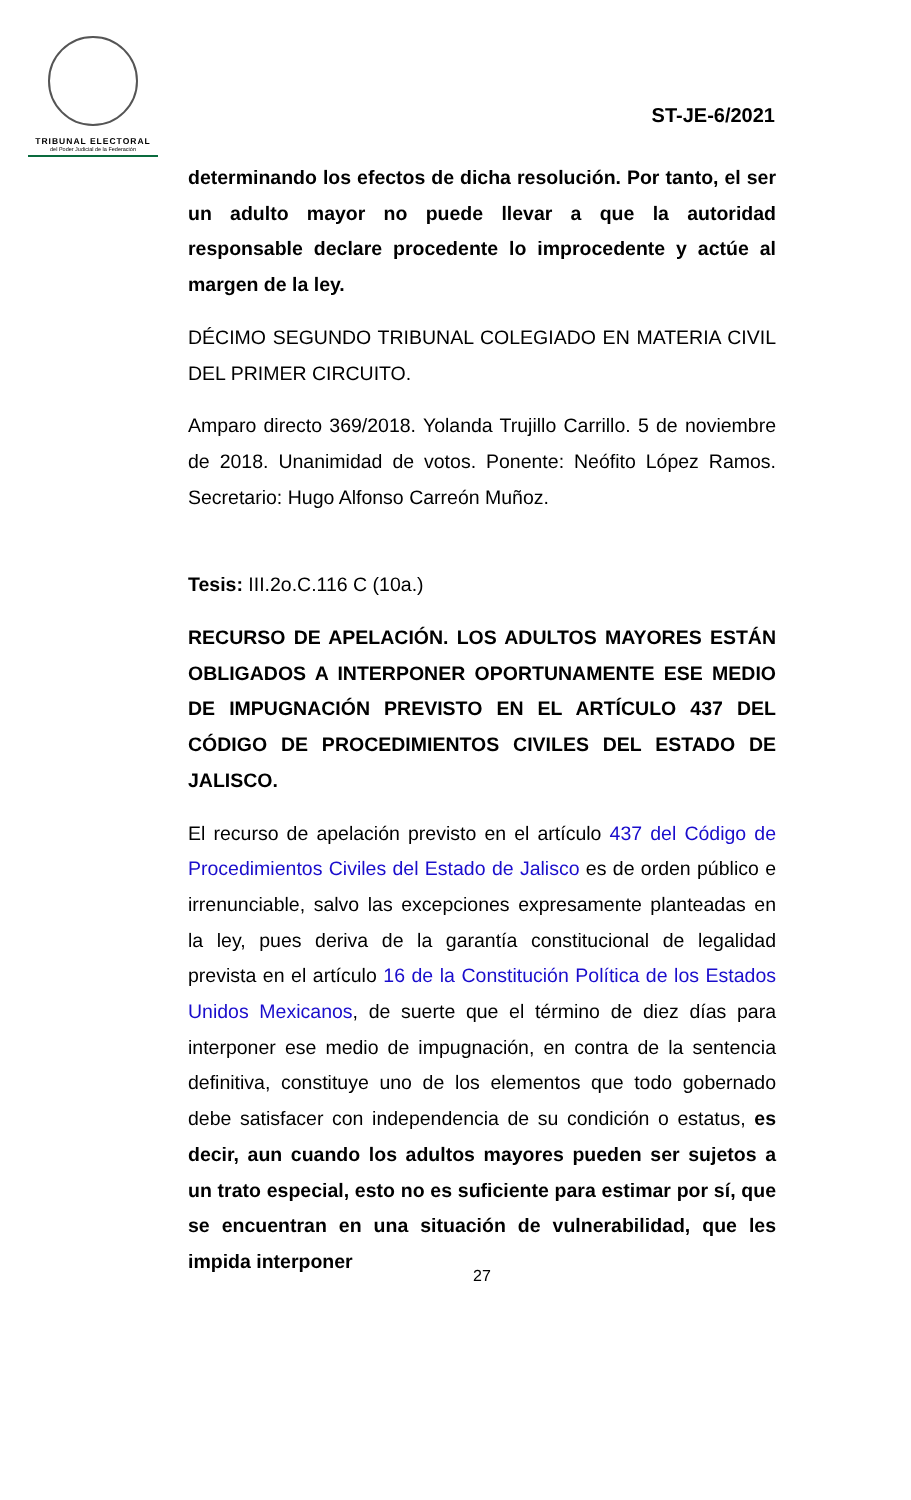TRIBUNAL ELECTORAL
del Poder Judicial de la Federación
ST-JE-6/2021
determinando los efectos de dicha resolución. Por tanto, el ser un adulto mayor no puede llevar a que la autoridad responsable declare procedente lo improcedente y actúe al margen de la ley.
DÉCIMO SEGUNDO TRIBUNAL COLEGIADO EN MATERIA CIVIL DEL PRIMER CIRCUITO.
Amparo directo 369/2018. Yolanda Trujillo Carrillo. 5 de noviembre de 2018. Unanimidad de votos. Ponente: Neófito López Ramos. Secretario: Hugo Alfonso Carreón Muñoz.
Tesis: III.2o.C.116 C (10a.)
RECURSO DE APELACIÓN. LOS ADULTOS MAYORES ESTÁN OBLIGADOS A INTERPONER OPORTUNAMENTE ESE MEDIO DE IMPUGNACIÓN PREVISTO EN EL ARTÍCULO 437 DEL CÓDIGO DE PROCEDIMIENTOS CIVILES DEL ESTADO DE JALISCO.
El recurso de apelación previsto en el artículo 437 del Código de Procedimientos Civiles del Estado de Jalisco es de orden público e irrenunciable, salvo las excepciones expresamente planteadas en la ley, pues deriva de la garantía constitucional de legalidad prevista en el artículo 16 de la Constitución Política de los Estados Unidos Mexicanos, de suerte que el término de diez días para interponer ese medio de impugnación, en contra de la sentencia definitiva, constituye uno de los elementos que todo gobernado debe satisfacer con independencia de su condición o estatus, es decir, aun cuando los adultos mayores pueden ser sujetos a un trato especial, esto no es suficiente para estimar por sí, que se encuentran en una situación de vulnerabilidad, que les impida interponer
27